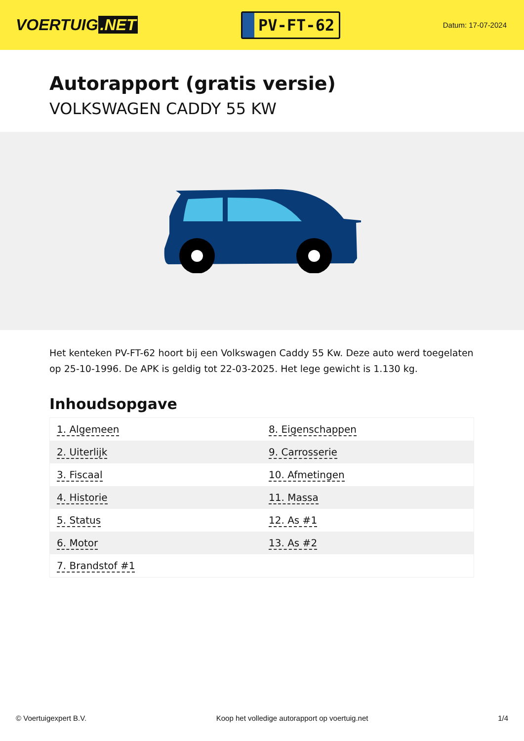VOERTUIG.NET
PV-FT-62
Datum: 17-07-2024
Autorapport (gratis versie)
VOLKSWAGEN CADDY 55 KW
Het kenteken PV-FT-62 hoort bij een Volkswagen Caddy 55 Kw. Deze auto werd toegelaten op 25-10-1996. De APK is geldig tot 22-03-2025. Het lege gewicht is 1.130 kg.
Inhoudsopgave
| 1. Algemeen | 8. Eigenschappen |
| 2. Uiterlijk | 9. Carrosserie |
| 3. Fiscaal | 10. Afmetingen |
| 4. Historie | 11. Massa |
| 5. Status | 12. As #1 |
| 6. Motor | 13. As #2 |
| 7. Brandstof #1 | |
© Voertuigexpert B.V. Koop het volledige autorapport op voertuig.net 1/4